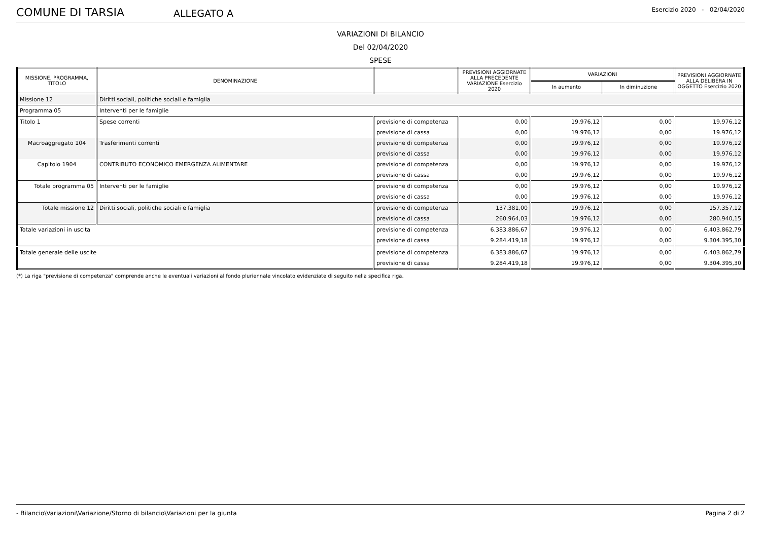COMUNE DI TARSIA
ALLEGATO A
Esercizio 2020 - 02/04/2020
VARIAZIONI DI BILANCIO
Del 02/04/2020
SPESE
| MISSIONE, PROGRAMMA, TITOLO | DENOMINAZIONE | | PREVISIONI AGGIORNATE ALLA PRECEDENTE VARIAZIONE Esercizio 2020 | VARIAZIONI | | PREVISIONI AGGIORNATE ALLA DELIBERA IN OGGETTO Esercizio 2020 |
| --- | --- | --- | --- | --- | --- | --- |
| | | | | In aumento | In diminuzione | |
| Missione 12 | Diritti sociali, politiche sociali e famiglia | | | | | |
| Programma 05 | Interventi per le famiglie | | | | | |
| Titolo 1 | Spese correnti | previsione di competenza | 0,00 | 19.976,12 | 0,00 | 19.976,12 |
| | | previsione di cassa | 0,00 | 19.976,12 | 0,00 | 19.976,12 |
| Macroaggregato 104 | Trasferimenti correnti | previsione di competenza | 0,00 | 19.976,12 | 0,00 | 19.976,12 |
| | | previsione di cassa | 0,00 | 19.976,12 | 0,00 | 19.976,12 |
| Capitolo 1904 | CONTRIBUTO ECONOMICO EMERGENZA ALIMENTARE | previsione di competenza | 0,00 | 19.976,12 | 0,00 | 19.976,12 |
| | | previsione di cassa | 0,00 | 19.976,12 | 0,00 | 19.976,12 |
| Totale programma 05 | Interventi per le famiglie | previsione di competenza | 0,00 | 19.976,12 | 0,00 | 19.976,12 |
| | | previsione di cassa | 0,00 | 19.976,12 | 0,00 | 19.976,12 |
| Totale missione 12 | Diritti sociali, politiche sociali e famiglia | previsione di competenza | 137.381,00 | 19.976,12 | 0,00 | 157.357,12 |
| | | previsione di cassa | 260.964,03 | 19.976,12 | 0,00 | 280.940,15 |
| Totale variazioni in uscita | | previsione di competenza | 6.383.886,67 | 19.976,12 | 0,00 | 6.403.862,79 |
| | | previsione di cassa | 9.284.419,18 | 19.976,12 | 0,00 | 9.304.395,30 |
| Totale generale delle uscite | | previsione di competenza | 6.383.886,67 | 19.976,12 | 0,00 | 6.403.862,79 |
| | | previsione di cassa | 9.284.419,18 | 19.976,12 | 0,00 | 9.304.395,30 |
(*) La riga "previsione di competenza" comprende anche le eventuali variazioni al fondo pluriennale vincolato evidenziate di seguito nella specifica riga.
- Bilancio\Variazioni\Variazione/Storno di bilancio\Variazioni per la giunta Pagina 2 di 2